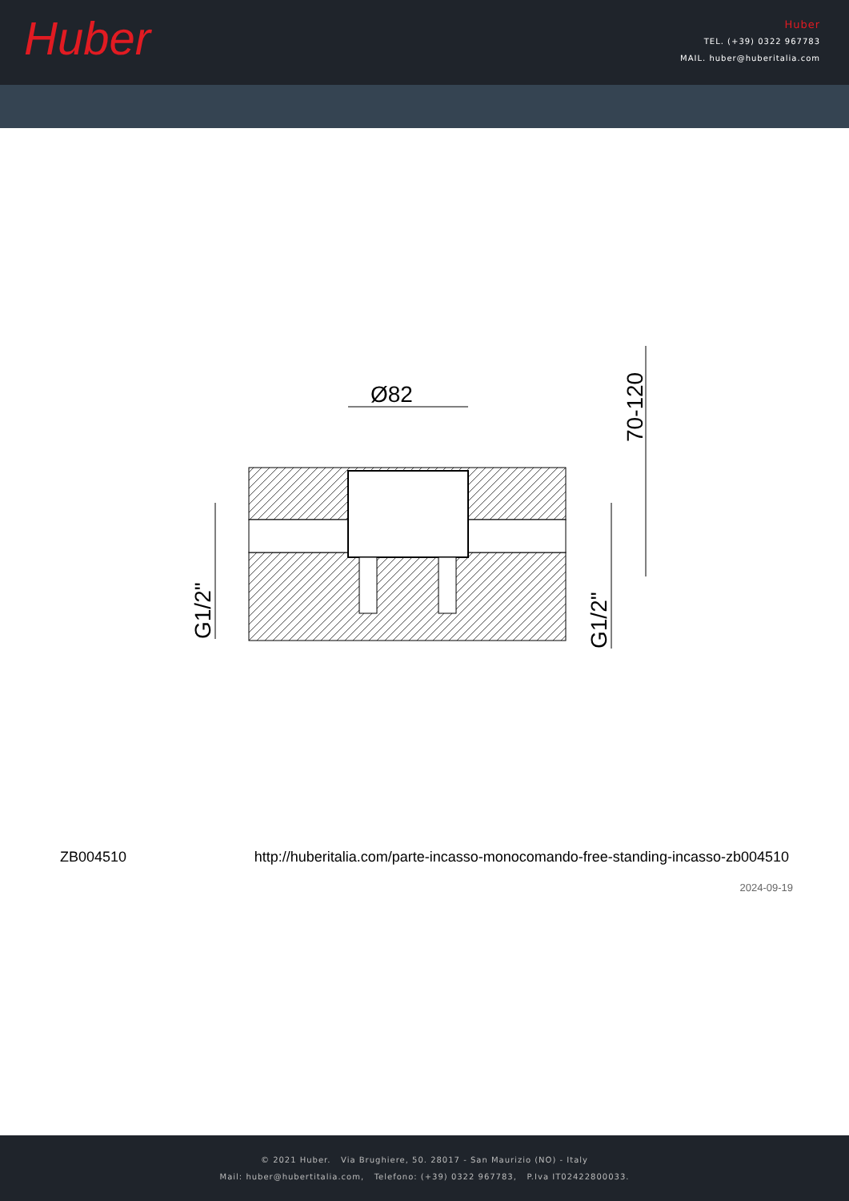Huber
Huber
TEL. (+39) 0322 967783
MAIL. huber@huberitalia.com
Ø82
70-120
G1/2"
G1/2"
ZB004510 http://huberitalia.com/parte-incasso-monocomando-free-standing-incasso-zb004510
2024-09-19
© 2021 Huber. Via Brughiere, 50. 28017 - San Maurizio (NO) - Italy
Mail: huber@hubertitalia.com, Telefono: (+39) 0322 967783, P.Iva IT02422800033.